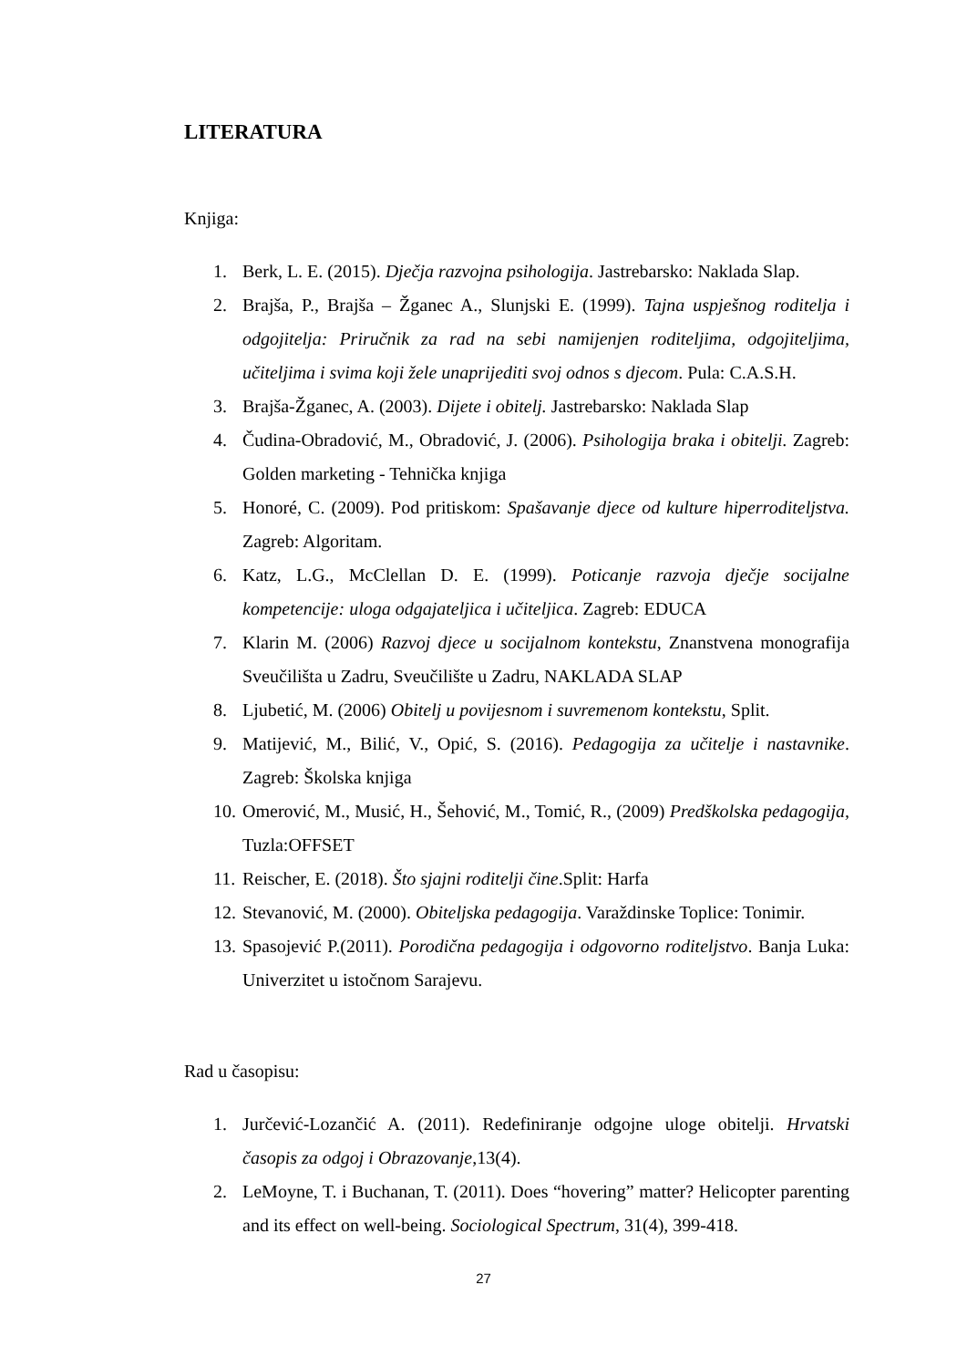LITERATURA
Knjiga:
1. Berk, L. E. (2015). Dječja razvojna psihologija. Jastrebarsko: Naklada Slap.
2. Brajša, P., Brajša – Žganec A., Slunjski E. (1999). Tajna uspješnog roditelja i odgojitelja: Priručnik za rad na sebi namijenjen roditeljima, odgojiteljima, učiteljima i svima koji žele unaprijediti svoj odnos s djecom. Pula: C.A.S.H.
3. Brajša-Žganec, A. (2003). Dijete i obitelj. Jastrebarsko: Naklada Slap
4. Čudina-Obradović, M., Obradović, J. (2006). Psihologija braka i obitelji. Zagreb: Golden marketing - Tehnička knjiga
5. Honoré, C. (2009). Pod pritiskom: Spašavanje djece od kulture hiperroditeljstva. Zagreb: Algoritam.
6. Katz, L.G., McClellan D. E. (1999). Poticanje razvoja dječje socijalne kompetencije: uloga odgajateljica i učiteljica. Zagreb: EDUCA
7. Klarin M. (2006) Razvoj djece u socijalnom kontekstu, Znanstvena monografija Sveučilišta u Zadru, Sveučilište u Zadru, NAKLADA SLAP
8. Ljubetić, M. (2006) Obitelj u povijesnom i suvremenom kontekstu, Split.
9. Matijević, M., Bilić, V., Opić, S. (2016). Pedagogija za učitelje i nastavnike. Zagreb: Školska knjiga
10. Omerović, M., Musić, H., Šehović, M., Tomić, R., (2009) Predškolska pedagogija, Tuzla:OFFSET
11. Reischer, E. (2018). Što sjajni roditelji čine.Split: Harfa
12. Stevanović, M. (2000). Obiteljska pedagogija. Varaždinske Toplice: Tonimir.
13. Spasojević P.(2011). Porodična pedagogija i odgovorno roditeljstvo. Banja Luka: Univerzitet u istočnom Sarajevu.
Rad u časopisu:
1. Jurčević-Lozančić A. (2011). Redefiniranje odgojne uloge obitelji. Hrvatski časopis za odgoj i Obrazovanje,13(4).
2. LeMoyne, T. i Buchanan, T. (2011). Does “hovering” matter? Helicopter parenting and its effect on well-being. Sociological Spectrum, 31(4), 399-418.
27